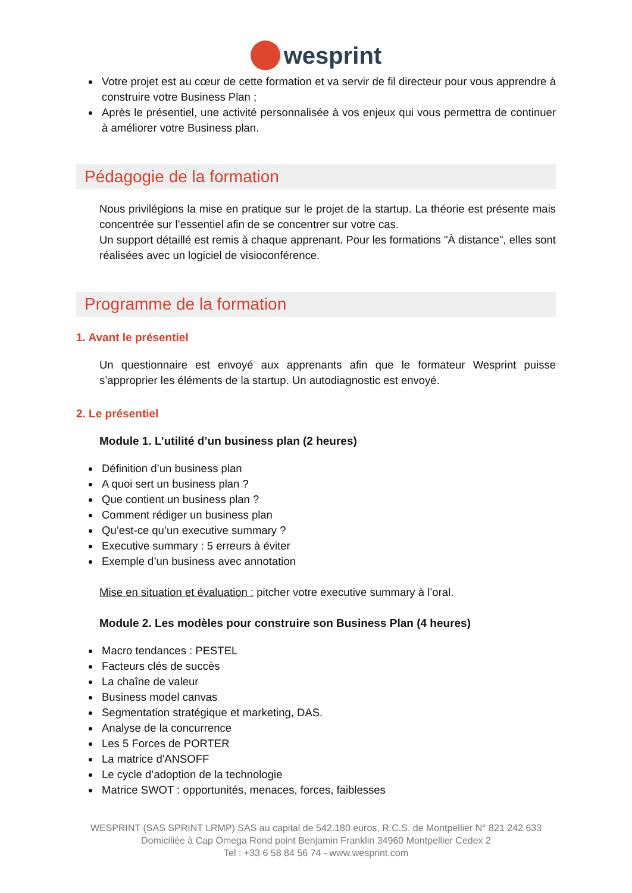wesprint
Votre projet est au cœur de cette formation et va servir de fil directeur pour vous apprendre à construire votre Business Plan ;
Après le présentiel, une activité personnalisée à vos enjeux qui vous permettra de continuer à améliorer votre Business plan.
Pédagogie de la formation
Nous privilégions la mise en pratique sur le projet de la startup. La théorie est présente mais concentrée sur l’essentiel afin de se concentrer sur votre cas.
Un support détaillé est remis à chaque apprenant. Pour les formations "À distance", elles sont réalisées avec un logiciel de visioconférence.
Programme de la formation
1. Avant le présentiel
Un questionnaire est envoyé aux apprenants afin que le formateur Wesprint puisse s’approprier les éléments de la startup. Un autodiagnostic est envoyé.
2. Le présentiel
Module 1. L’utilité d’un business plan (2 heures)
Définition d’un business plan
A quoi sert un business plan ?
Que contient un business plan ?
Comment rédiger un business plan
Qu’est-ce qu’un executive summary ?
Executive summary : 5 erreurs à éviter
Exemple d’un business avec annotation
Mise en situation et évaluation : pitcher votre executive summary à l’oral.
Module 2. Les modèles pour construire son Business Plan (4 heures)
Macro tendances : PESTEL
Facteurs clés de succès
La chaîne de valeur
Business model canvas
Segmentation stratégique et marketing, DAS.
Analyse de la concurrence
Les 5 Forces de PORTER
La matrice d'ANSOFF
Le cycle d’adoption de la technologie
Matrice SWOT : opportunités, menaces, forces, faiblesses
WESPRINT (SAS SPRINT LRMP) SAS au capital de 542.180 euros, R.C.S. de Montpellier N° 821 242 633
Domiciliée à Cap Omega Rond point Benjamin Franklin 34960 Montpellier Cedex 2
Tel : +33 6 58 84 56 74 - www.wesprint.com